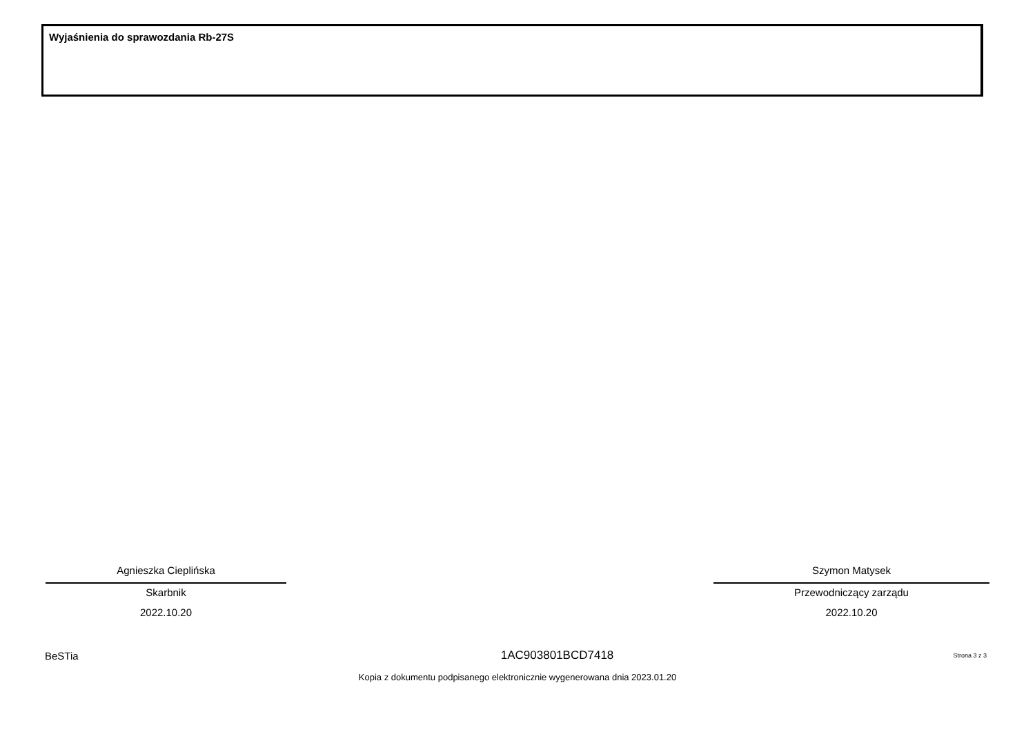Wyjaśnienia do sprawozdania Rb-27S
Agnieszka Cieplińska
Skarbnik
2022.10.20
Szymon Matysek
Przewodniczący zarządu
2022.10.20
BeSTia 1AC903801BCD7418 Strona 3 z 3
Kopia z dokumentu podpisanego elektronicznie wygenerowana dnia 2023.01.20